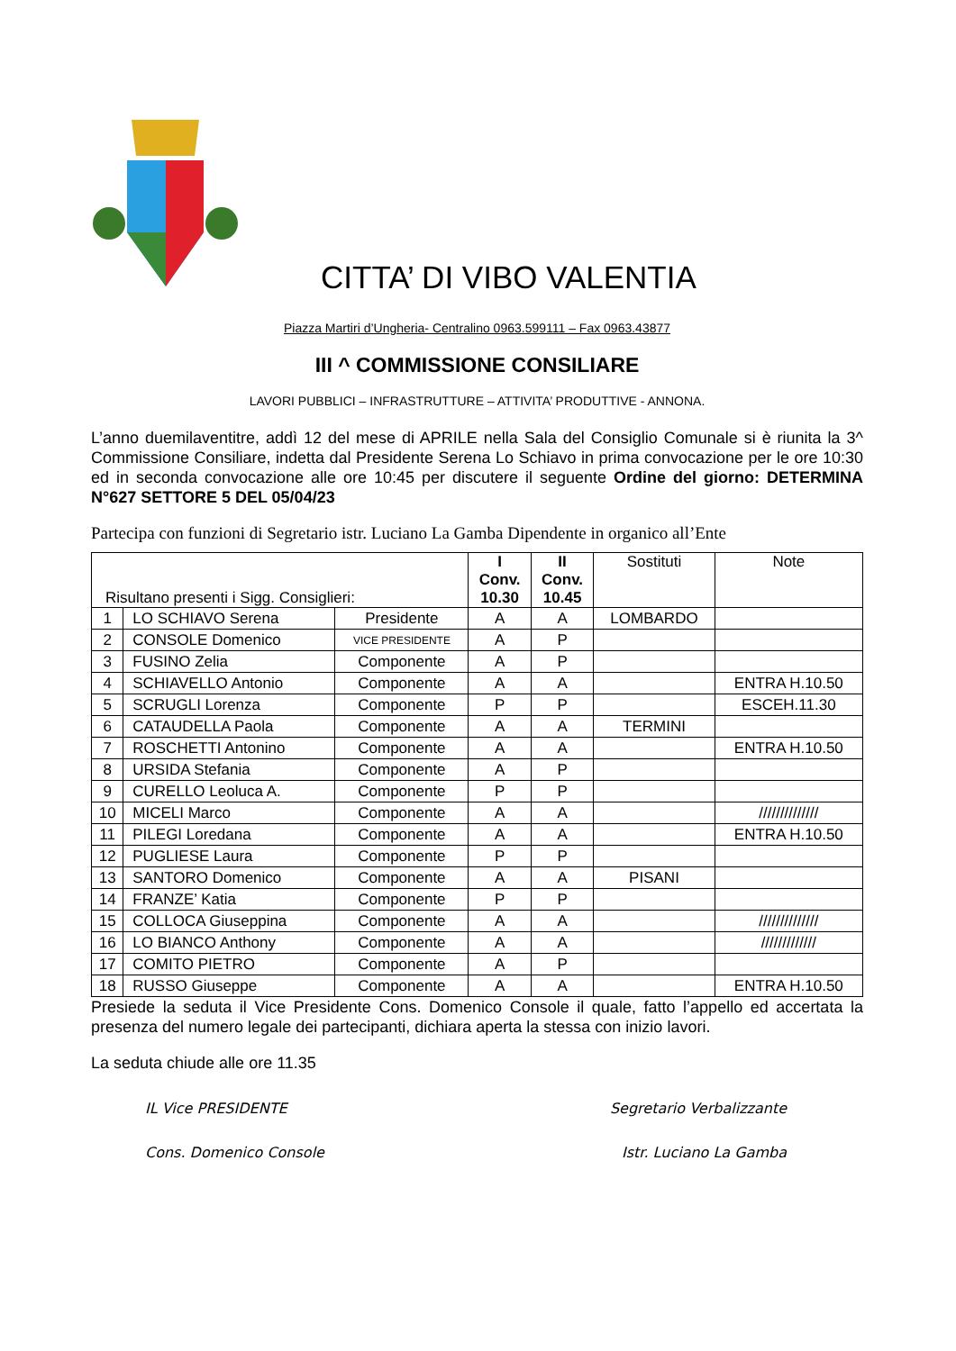CITTA’ DI VIBO VALENTIA
Piazza Martiri d’Ungheria- Centralino 0963.599111 – Fax 0963.43877
III ^ COMMISSIONE CONSILIARE
LAVORI PUBBLICI – INFRASTRUTTURE – ATTIVITA’ PRODUTTIVE - ANNONA.
L’anno duemilaventitre, addì 12 del mese di APRILE nella Sala del Consiglio Comunale si è riunita la 3^ Commissione Consiliare, indetta dal Presidente Serena Lo Schiavo in prima convocazione per le ore 10:30 ed in seconda convocazione alle ore 10:45 per discutere il seguente Ordine del giorno: DETERMINA N°627 SETTORE 5 DEL 05/04/23
Partecipa con funzioni di Segretario istr. Luciano La Gamba Dipendente in organico all’Ente
| Risultano presenti i Sigg. Consiglieri: | | | I Conv. 10.30 | II Conv. 10.45 | Sostituti | Note |
| --- | --- | --- | --- | --- | --- | --- |
| 1 | LO SCHIAVO Serena | Presidente | A | A | LOMBARDO | |
| 2 | CONSOLE Domenico | VICE PRESIDENTE | A | P | | |
| 3 | FUSINO Zelia | Componente | A | P | | |
| 4 | SCHIAVELLO Antonio | Componente | A | A | | ENTRA H.10.50 |
| 5 | SCRUGLI Lorenza | Componente | P | P | | ESCEH.11.30 |
| 6 | CATAUDELLA Paola | Componente | A | A | TERMINI | |
| 7 | ROSCHETTI Antonino | Componente | A | A | | ENTRA H.10.50 |
| 8 | URSIDA Stefania | Componente | A | P | | |
| 9 | CURELLO Leoluca A. | Componente | P | P | | |
| 10 | MICELI Marco | Componente | A | A | | ////////////// |
| 11 | PILEGI Loredana | Componente | A | A | | ENTRA H.10.50 |
| 12 | PUGLIESE Laura | Componente | P | P | | |
| 13 | SANTORO Domenico | Componente | A | A | PISANI | |
| 14 | FRANZE’ Katia | Componente | P | P | | |
| 15 | COLLOCA Giuseppina | Componente | A | A | | ////////////// |
| 16 | LO BIANCO Anthony | Componente | A | A | | ///////////// |
| 17 | COMITO PIETRO | Componente | A | P | | |
| 18 | RUSSO Giuseppe | Componente | A | A | | ENTRA H.10.50 |
Presiede la seduta il Vice Presidente Cons. Domenico Console il quale, fatto l’appello ed accertata la presenza del numero legale dei partecipanti, dichiara aperta la stessa con inizio lavori.
La seduta chiude alle ore 11.35
IL Vice PRESIDENTE Segretario Verbalizzante
Cons. Domenico Console Istr. Luciano La Gamba